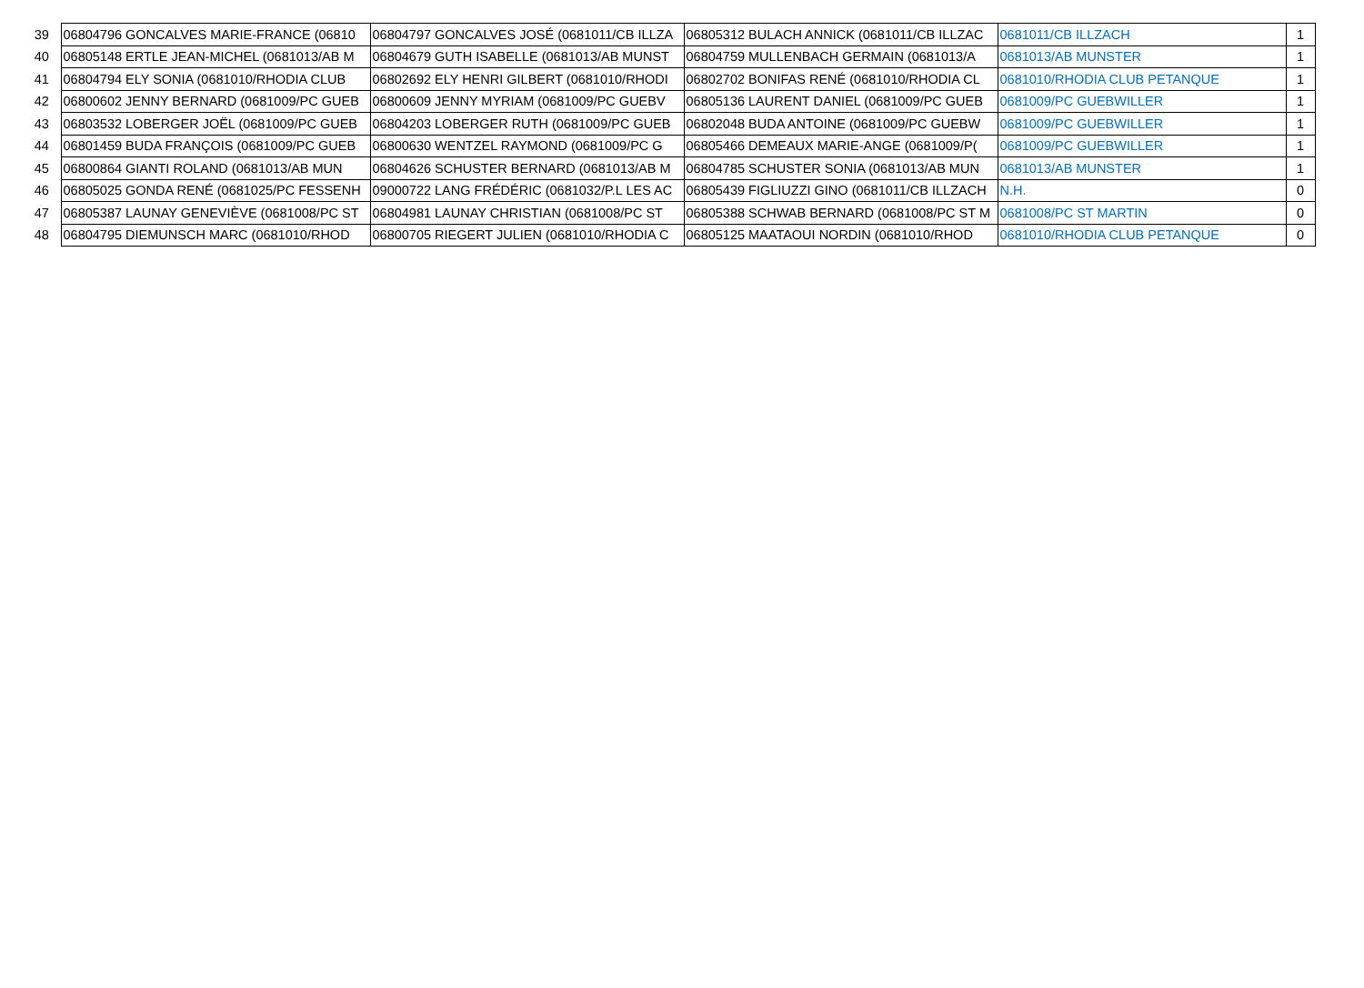| 39 | 06804796 GONCALVES MARIE-FRANCE (06810 | 06804797 GONCALVES JOSÉ (0681011/CB ILLZA | 06805312 BULACH ANNICK (0681011/CB ILLZAC | 0681011/CB ILLZACH | | 1 |
| 40 | 06805148 ERTLE JEAN-MICHEL (0681013/AB M | 06804679 GUTH ISABELLE (0681013/AB MUNST | 06804759 MULLENBACH GERMAIN (0681013/A | 0681013/AB MUNSTER | | 1 |
| 41 | 06804794 ELY SONIA (0681010/RHODIA CLUB | 06802692 ELY HENRI GILBERT (0681010/RHODI | 06802702 BONIFAS RENÉ (0681010/RHODIA CL | 0681010/RHODIA CLUB PETANQUE | | 1 |
| 42 | 06800602 JENNY BERNARD (0681009/PC GUEB | 06800609 JENNY MYRIAM (0681009/PC GUEBV | 06805136 LAURENT DANIEL (0681009/PC GUEB | 0681009/PC GUEBWILLER | | 1 |
| 43 | 06803532 LOBERGER JOËL (0681009/PC GUEB | 06804203 LOBERGER RUTH (0681009/PC GUEB | 06802048 BUDA ANTOINE (0681009/PC GUEBW | 0681009/PC GUEBWILLER | | 1 |
| 44 | 06801459 BUDA FRANÇOIS (0681009/PC GUEB | 06800630 WENTZEL RAYMOND (0681009/PC G | 06805466 DEMEAUX MARIE-ANGE (0681009/P( | 0681009/PC GUEBWILLER | | 1 |
| 45 | 06800864 GIANTI ROLAND (0681013/AB MUN | 06804626 SCHUSTER BERNARD (0681013/AB M | 06804785 SCHUSTER SONIA (0681013/AB MUN | 0681013/AB MUNSTER | | 1 |
| 46 | 06805025 GONDA RENÉ (0681025/PC FESSENH | 09000722 LANG FRÉDÉRIC (0681032/P.L LES AC | 06805439 FIGLIUZZI GINO (0681011/CB ILLZACH | N.H. | | 0 |
| 47 | 06805387 LAUNAY GENEVIÈVE (0681008/PC ST | 06804981 LAUNAY CHRISTIAN (0681008/PC ST | 06805388 SCHWAB BERNARD (0681008/PC ST M | 0681008/PC ST MARTIN | | 0 |
| 48 | 06804795 DIEMUNSCH MARC (0681010/RHOD | 06800705 RIEGERT JULIEN (0681010/RHODIA C | 06805125 MAATAOUI NORDIN (0681010/RHOD | 0681010/RHODIA CLUB PETANQUE | | 0 |